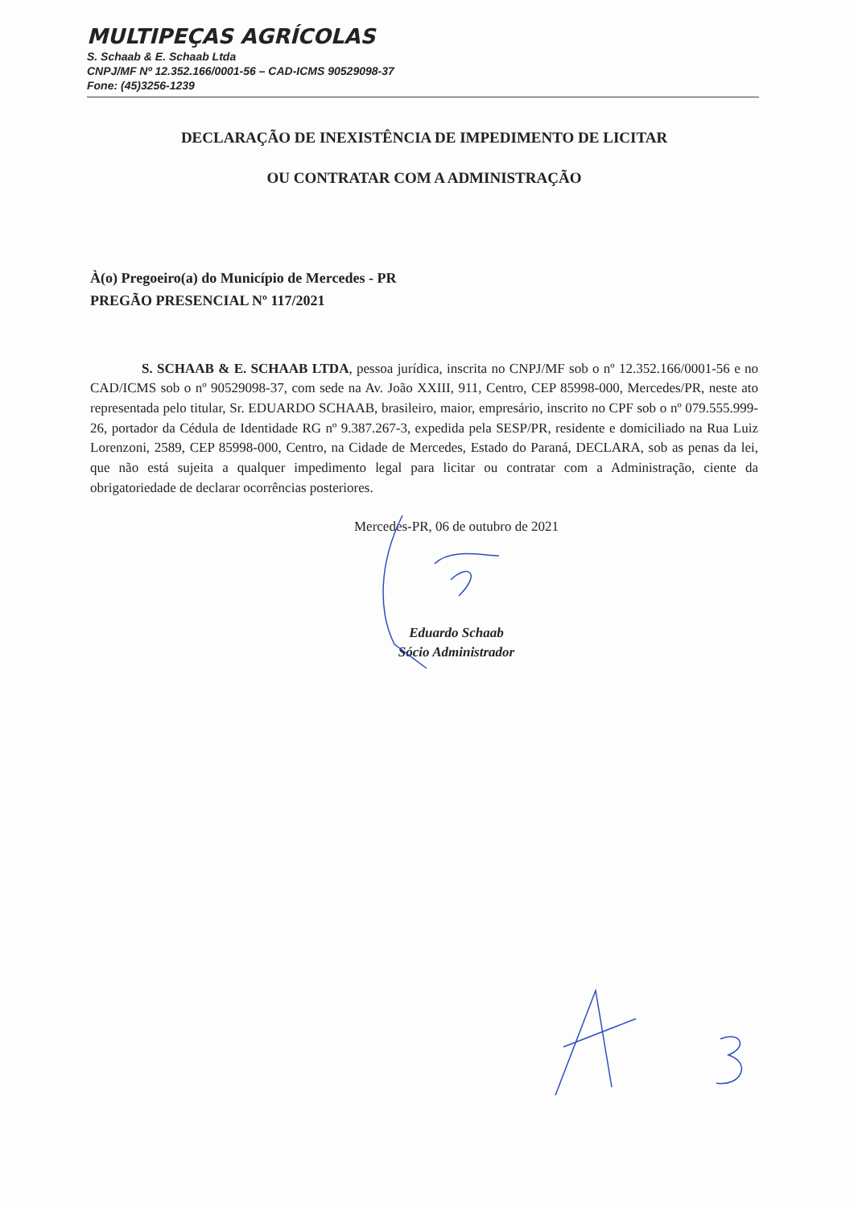MULTIPEÇAS AGRÍCOLAS
S. Schaab & E. Schaab Ltda
CNPJ/MF Nº 12.352.166/0001-56 – CAD-ICMS 90529098-37
Fone: (45)3256-1239
DECLARAÇÃO DE INEXISTÊNCIA DE IMPEDIMENTO DE LICITAR
OU CONTRATAR COM A ADMINISTRAÇÃO
À(o) Pregoeiro(a) do Município de Mercedes - PR
PREGÃO PRESENCIAL Nº 117/2021
S. SCHAAB & E. SCHAAB LTDA, pessoa jurídica, inscrita no CNPJ/MF sob o nº 12.352.166/0001-56 e no CAD/ICMS sob o nº 90529098-37, com sede na Av. João XXIII, 911, Centro, CEP 85998-000, Mercedes/PR, neste ato representada pelo titular, Sr. EDUARDO SCHAAB, brasileiro, maior, empresário, inscrito no CPF sob o nº 079.555.999-26, portador da Cédula de Identidade RG nº 9.387.267-3, expedida pela SESP/PR, residente e domiciliado na Rua Luiz Lorenzoni, 2589, CEP 85998-000, Centro, na Cidade de Mercedes, Estado do Paraná, DECLARA, sob as penas da lei, que não está sujeita a qualquer impedimento legal para licitar ou contratar com a Administração, ciente da obrigatoriedade de declarar ocorrências posteriores.
Mercedes-PR, 06 de outubro de 2021
Eduardo Schaab
Sócio Administrador